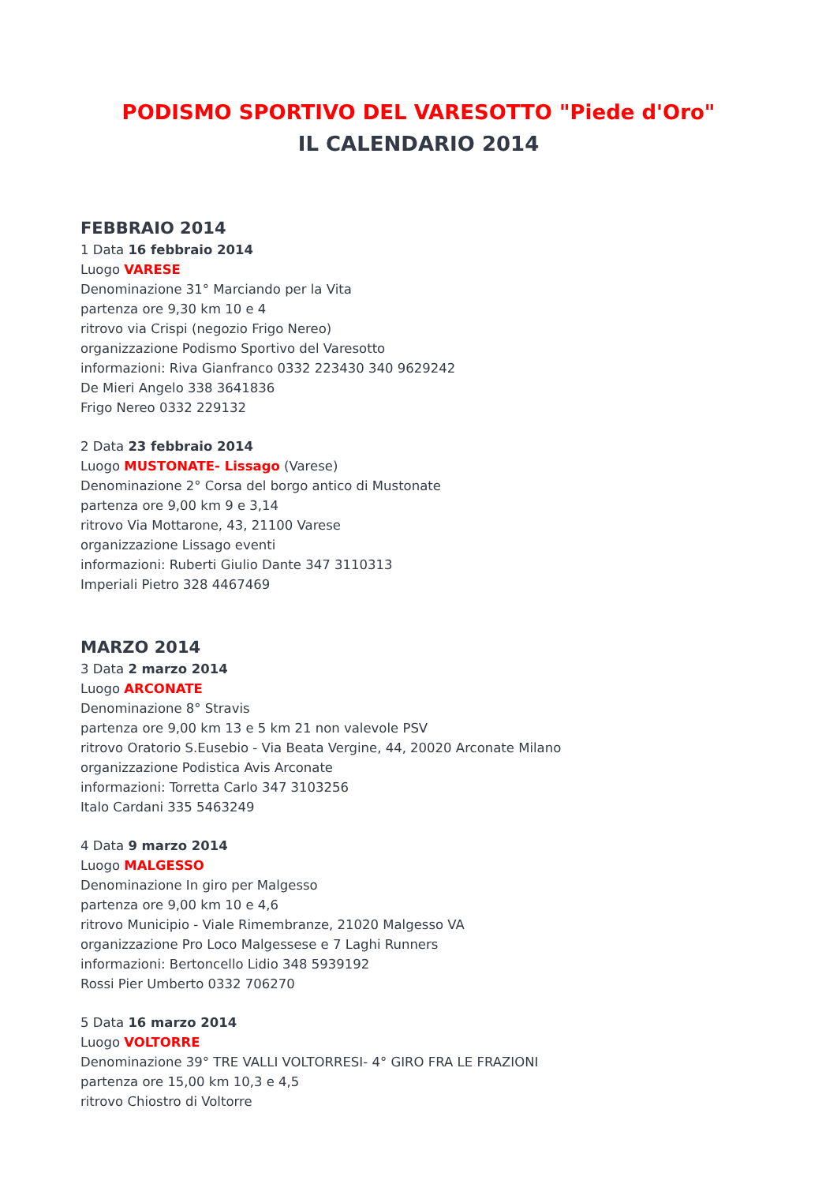PODISMO SPORTIVO DEL VARESOTTO "Piede d'Oro"
IL CALENDARIO 2014
FEBBRAIO 2014
1 Data 16 febbraio 2014
Luogo VARESE
Denominazione 31° Marciando per la Vita
partenza ore 9,30 km 10 e 4
ritrovo via Crispi (negozio Frigo Nereo)
organizzazione Podismo Sportivo del Varesotto
informazioni: Riva Gianfranco 0332 223430 340 9629242
De Mieri Angelo 338 3641836
Frigo Nereo 0332 229132
2 Data 23 febbraio 2014
Luogo MUSTONATE- Lissago (Varese)
Denominazione 2° Corsa del borgo antico di Mustonate
partenza ore 9,00 km 9 e 3,14
ritrovo Via Mottarone, 43, 21100 Varese
organizzazione Lissago eventi
informazioni: Ruberti Giulio Dante 347 3110313
Imperiali Pietro 328 4467469
MARZO 2014
3 Data 2 marzo 2014
Luogo ARCONATE
Denominazione 8° Stravis
partenza ore 9,00 km 13 e 5 km 21 non valevole PSV
ritrovo Oratorio S.Eusebio - Via Beata Vergine, 44, 20020 Arconate Milano
organizzazione Podistica Avis Arconate
informazioni: Torretta Carlo 347 3103256
Italo Cardani 335 5463249
4 Data 9 marzo 2014
Luogo MALGESSO
Denominazione In giro per Malgesso
partenza ore 9,00 km 10 e 4,6
ritrovo Municipio - Viale Rimembranze, 21020 Malgesso VA
organizzazione Pro Loco Malgessese e 7 Laghi Runners
informazioni: Bertoncello Lidio 348 5939192
Rossi Pier Umberto 0332 706270
5 Data 16 marzo 2014
Luogo VOLTORRE
Denominazione 39° TRE VALLI VOLTORRESI- 4° GIRO FRA LE FRAZIONI
partenza ore 15,00 km 10,3 e 4,5
ritrovo Chiostro di Voltorre